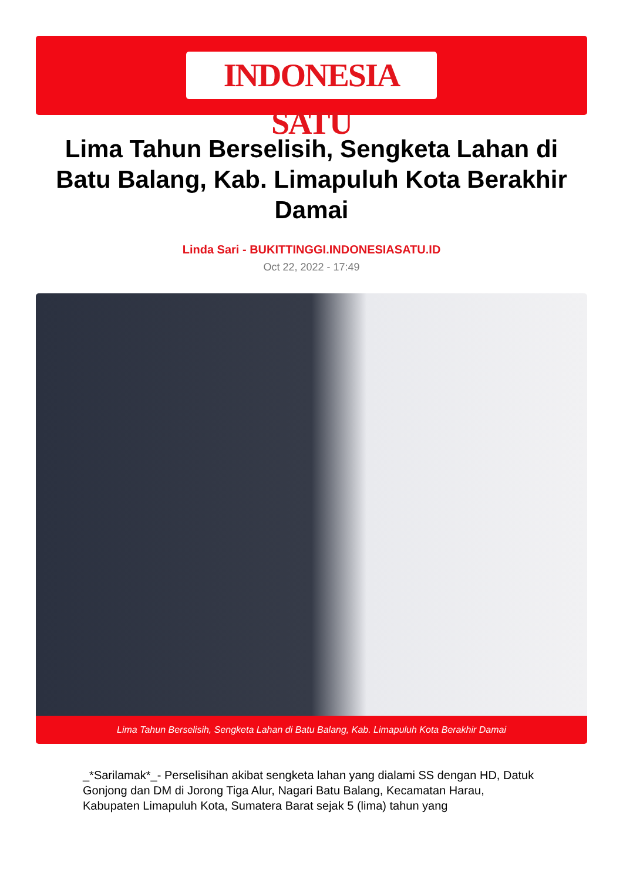INDONESIA SATU
Lima Tahun Berselisih, Sengketa Lahan di Batu Balang, Kab. Limapuluh Kota Berakhir Damai
Linda Sari - BUKITTINGGI.INDONESIASATU.ID
Oct 22, 2022 - 17:49
Lima Tahun Berselisih, Sengketa Lahan di Batu Balang, Kab. Limapuluh Kota Berakhir Damai
_*Sarilamak*_- Perselisihan akibat sengketa lahan yang dialami SS dengan HD, Datuk Gonjong dan DM di Jorong Tiga Alur, Nagari Batu Balang, Kecamatan Harau, Kabupaten Limapuluh Kota, Sumatera Barat sejak 5 (lima) tahun yang